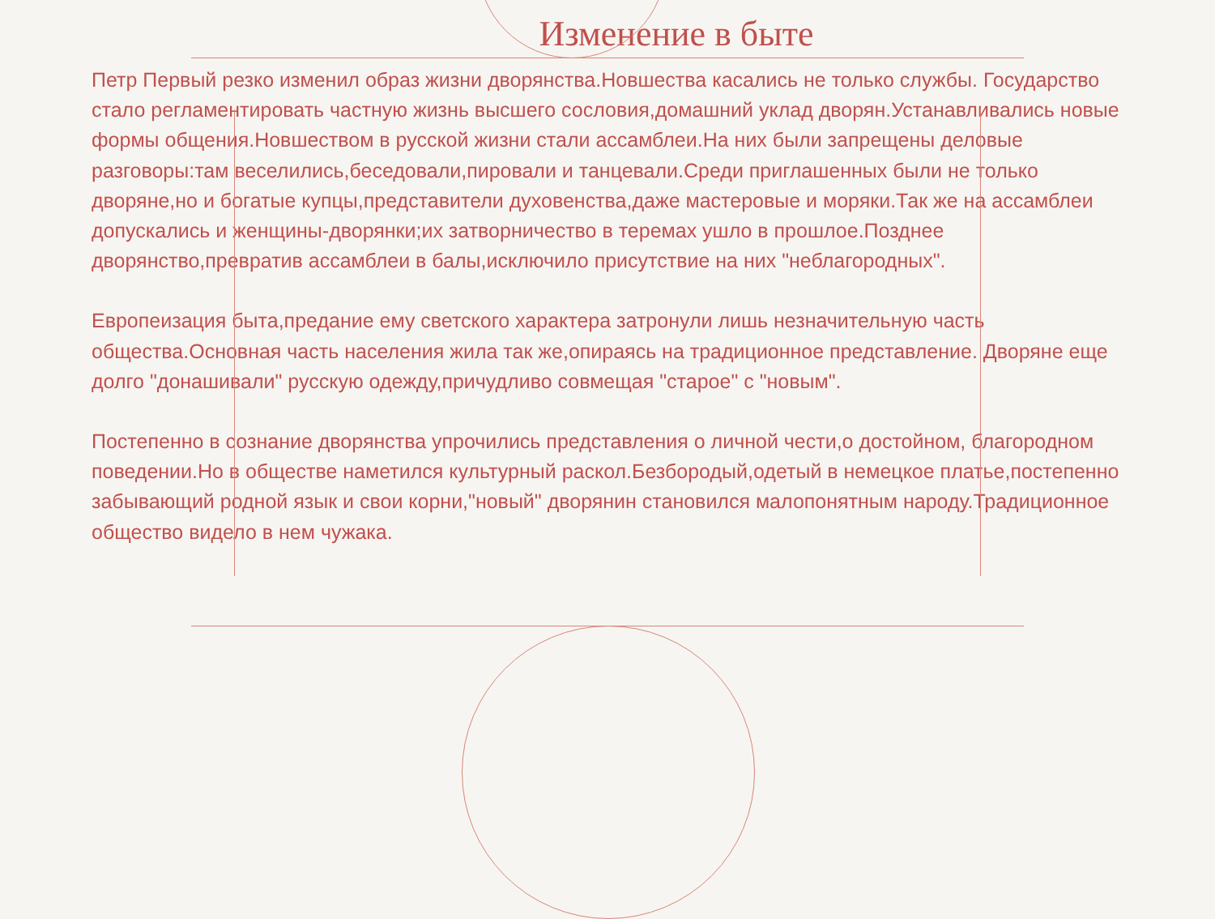Изменение в быте
Петр Первый резко изменил образ жизни дворянства.Новшества касались не только службы. Государство стало регламентировать частную жизнь высшего сословия,домашний уклад дворян.Устанавливались новые формы общения.Новшеством в русской жизни стали ассамблеи.На них были запрещены деловые разговоры:там веселились,беседовали,пировали и танцевали.Среди приглашенных были не только дворяне,но и богатые купцы,представители духовенства,даже мастеровые и моряки.Так же на ассамблеи допускались и женщины-дворянки;их затворничество в теремах ушло в прошлое.Позднее дворянство,превратив ассамблеи в балы,исключило присутствие на них "неблагородных".
Европеизация быта,предание ему светского характера затронули лишь незначительную часть общества.Основная часть населения жила так же,опираясь на традиционное представление. Дворяне еще долго "донашивали" русскую одежду,причудливо совмещая "старое" с "новым".
Постепенно в сознание дворянства упрочились представления о личной чести,о достойном, благородном поведении.Но в обществе наметился культурный раскол.Безбородый,одетый в немецкое платье,постепенно забывающий родной язык и свои корни,"новый" дворянин становился малопонятным народу.Традиционное общество видело в нем чужака.